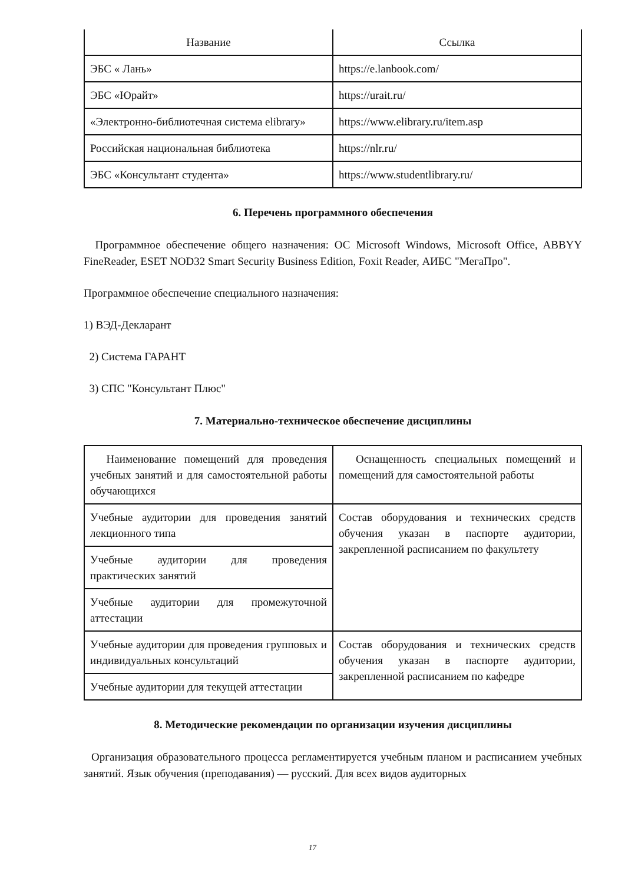| Название | Ссылка |
| --- | --- |
| ЭБС « Лань» | https://e.lanbook.com/ |
| ЭБС «Юрайт» | https://urait.ru/ |
| «Электронно-библиотечная система elibrary» | https://www.elibrary.ru/item.asp |
| Российская национальная библиотека | https://nlr.ru/ |
| ЭБС «Консультант студента» | https://www.studentlibrary.ru/ |
6. Перечень программного обеспечения
Программное обеспечение общего назначения: ОС Microsoft Windows, Microsoft Office, ABBYY FineReader, ESET NOD32 Smart Security Business Edition, Foxit Reader, АИБС "МегаПро".
Программное обеспечение специального назначения:
1) ВЭД-Декларант
2) Система ГАРАНТ
3) СПС "Консультант Плюс"
7. Материально-техническое обеспечение дисциплины
| Наименование помещений для проведения учебных занятий и для самостоятельной работы обучающихся | Оснащенность специальных помещений и помещений для самостоятельной работы |
| Учебные аудитории для проведения занятий лекционного типа | Состав оборудования и технических средств обучения указан в паспорте аудитории, закрепленной расписанием по факультету |
| Учебные аудитории для проведения практических занятий | |
| Учебные аудитории для промежуточной аттестации | |
| Учебные аудитории для проведения групповых и индивидуальных консультаций | Состав оборудования и технических средств обучения указан в паспорте аудитории, закрепленной расписанием по кафедре |
| Учебные аудитории для текущей аттестации | |
8. Методические рекомендации по организации изучения дисциплины
Организация образовательного процесса регламентируется учебным планом и расписанием учебных занятий. Язык обучения (преподавания) — русский. Для всех видов аудиторных
17